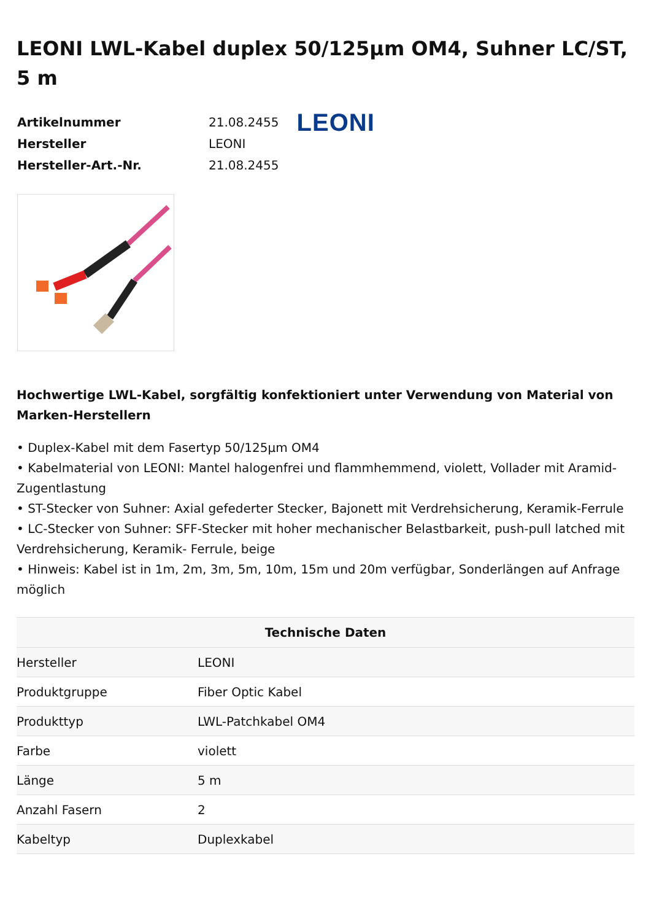LEONI LWL-Kabel duplex 50/125µm OM4, Suhner LC/ST, 5 m
| Artikelnummer | 21.08.2455 |
| Hersteller | LEONI |
| Hersteller-Art.-Nr. | 21.08.2455 |
LEONI
Hochwertige LWL-Kabel, sorgfältig konfektioniert unter Verwendung von Material von Marken-Herstellern
• Duplex-Kabel mit dem Fasertyp 50/125µm OM4
• Kabelmaterial von LEONI: Mantel halogenfrei und flammhemmend, violett, Vollader mit Aramid-Zugentlastung
• ST-Stecker von Suhner: Axial gefederter Stecker, Bajonett mit Verdrehsicherung, Keramik-Ferrule
• LC-Stecker von Suhner: SFF-Stecker mit hoher mechanischer Belastbarkeit, push-pull latched mit Verdrehsicherung, Keramik- Ferrule, beige
• Hinweis: Kabel ist in 1m, 2m, 3m, 5m, 10m, 15m und 20m verfügbar, Sonderlängen auf Anfrage möglich
| Technische Daten | |
| --- | --- |
| Hersteller | LEONI |
| Produktgruppe | Fiber Optic Kabel |
| Produkttyp | LWL-Patchkabel OM4 |
| Farbe | violett |
| Länge | 5 m |
| Anzahl Fasern | 2 |
| Kabeltyp | Duplexkabel |